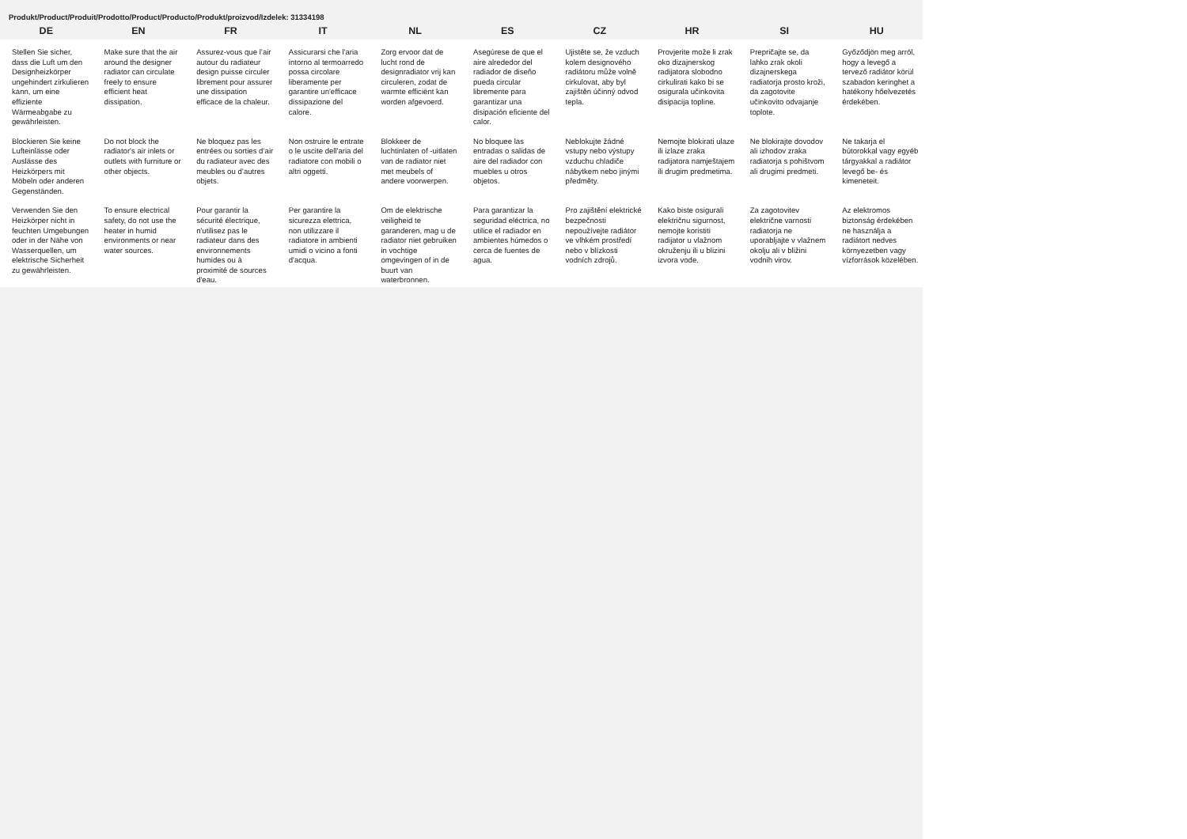Produkt/Product/Produit/Prodotto/Product/Producto/Produkt/proizvod/Izdelek: 31334198
| DE | EN | FR | IT | NL | ES | CZ | HR | SI | HU |
| --- | --- | --- | --- | --- | --- | --- | --- | --- | --- |
| Stellen Sie sicher, dass die Luft um den Designheizkörper ungehindert zirkulieren kann, um eine effiziente Wärmeabgabe zu gewährleisten. | Make sure that the air around the designer radiator can circulate freely to ensure efficient heat dissipation. | Assurez-vous que l’air autour du radiateur design puisse circuler librement pour assurer une dissipation efficace de la chaleur. | Assicurarsi che l'aria intorno al termoarredo possa circolare liberamente per garantire un'efficace dissipazione del calore. | Zorg ervoor dat de lucht rond de designradiator vrij kan circuleren, zodat de warmte efficiënt kan worden afgevoerd. | Asegúrese de que el aire alrededor del radiador de diseño pueda circular libremente para garantizar una disipación eficiente del calor. | Ujistěte se, že vzduch kolem designového radiátoru může volně cirkulovat, aby byl zajištěn účinný odvod tepla. | Provjerite može li zrak oko dizajnerskog radijatora slobodno cirkulirati kako bi se osigurala učinkovita disipacija topline. | Prepričajte se, da lahko zrak okoli dizajnerskega radiatorja prosto kroži, da zagotovite učinkovito odvajanje toplote. | Győződjön meg arról, hogy a levegő a tervező radiátor körül szabadon keringhet a hatékony hőelvezetés érdekében. |
| Blockieren Sie keine Lufteinlässe oder Auslässe des Heizkörpers mit Möbeln oder anderen Gegenständen. | Do not block the radiator's air inlets or outlets with furniture or other objects. | Ne bloquez pas les entrées ou sorties d’air du radiateur avec des meubles ou d’autres objets. | Non ostruire le entrate o le uscite dell'aria del radiatore con mobili o altri oggetti. | Blokkeer de luchtinlaten of -uitlaten van de radiator niet met meubels of andere voorwerpen. | No bloquee las entradas o salidas de aire del radiador con muebles u otros objetos. | Neblokujte žádné vstupy nebo výstupy vzduchu chladiče nábytkem nebo jinými předměty. | Nemojte blokirati ulaze ili izlaze zraka radijatora namještajem ili drugim predmetima. | Ne blokirajte dovodov ali izhodov zraka radiatorja s pohištvom ali drugimi predmeti. | Ne takarja el bútorokkal vagy egyéb tárgyakkal a radiátor levegő be- és kimeneteit. |
| Verwenden Sie den Heizkörper nicht in feuchten Umgebungen oder in der Nähe von Wasserquellen, um elektrische Sicherheit zu gewährleisten. | To ensure electrical safety, do not use the heater in humid environments or near water sources. | Pour garantir la sécurité électrique, n'utilisez pas le radiateur dans des environnements humides ou à proximité de sources d'eau. | Per garantire la sicurezza elettrica, non utilizzare il radiatore in ambienti umidi o vicino a fonti d'acqua. | Om de elektrische veiligheid te garanderen, mag u de radiator niet gebruiken in vochtige omgevingen of in de buurt van waterbronnen. | Para garantizar la seguridad eléctrica, no utilice el radiador en ambientes húmedos o cerca de fuentes de agua. | Pro zajištění elektrické bezpečnosti nepoužívejte radiátor ve vlhkém prostředí nebo v blízkosti vodních zdrojů. | Kako biste osigurali električnu sigurnost, nemojte koristiti radijator u vlažnom okruženju ili u blizini izvora vode. | Za zagotovitev električne varnosti radiatorja ne uporabljajte v vlažnem okolju ali v bližini vodnih virov. | Az elektromos biztonság érdekében ne használja a radiátort nedves környezetben vagy vízforrások közelében. |